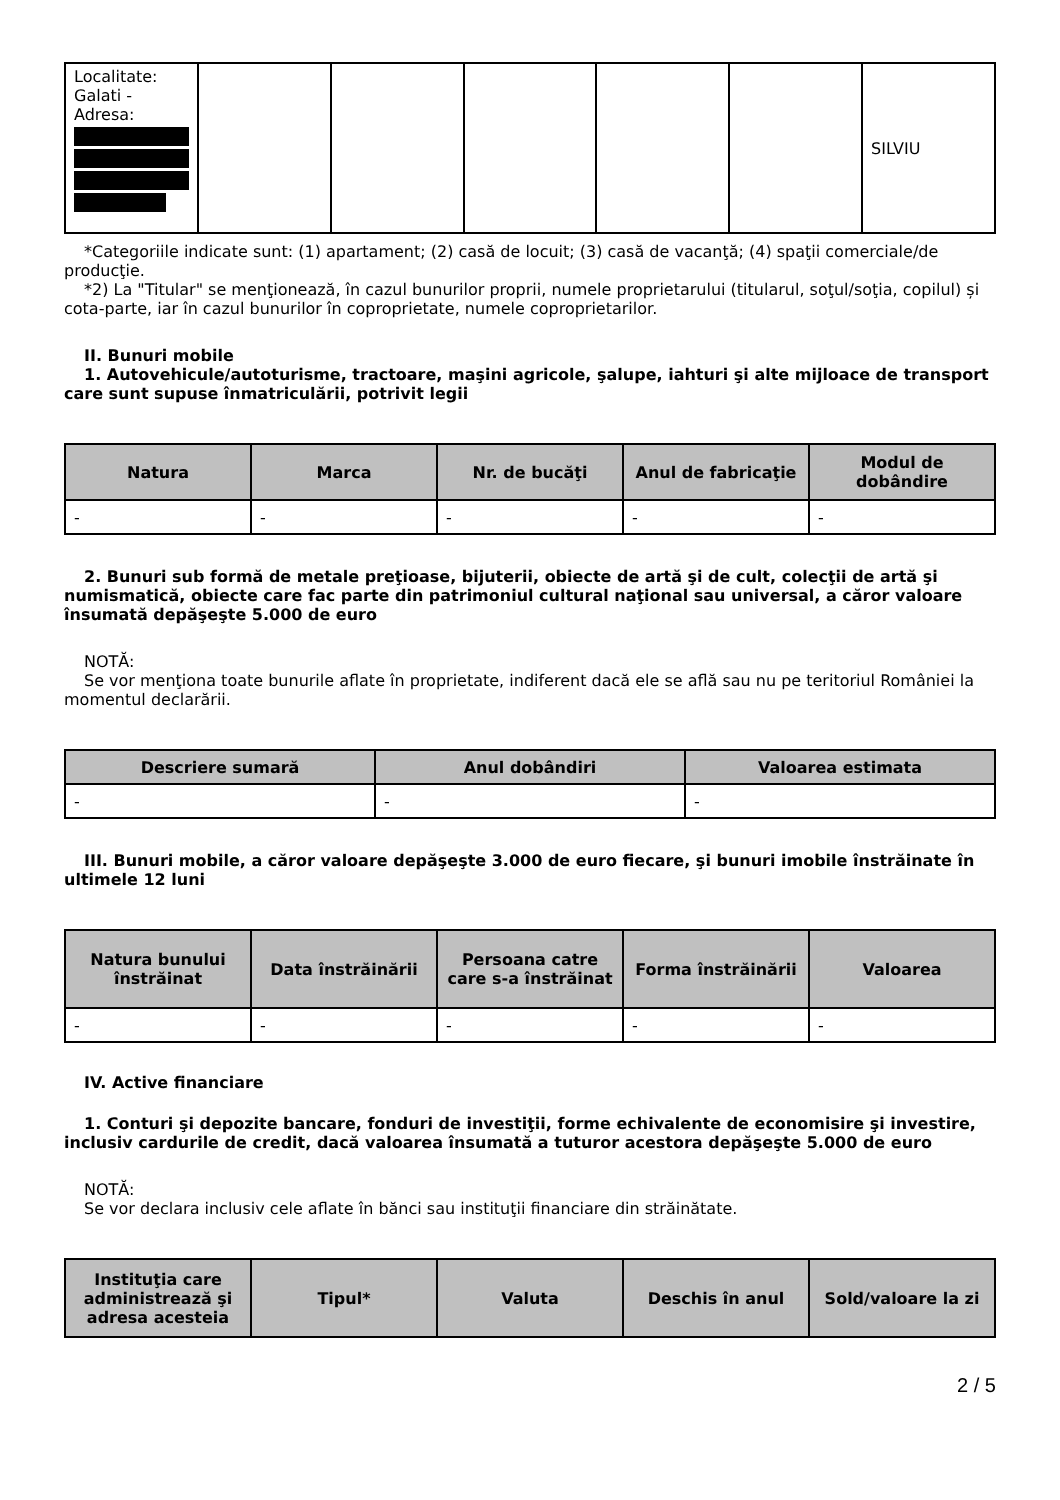| Localitate: Galati - Adresa: | | | | | | SILVIU |
*Categoriile indicate sunt: (1) apartament; (2) casă de locuit; (3) casă de vacanţă; (4) spaţii comerciale/de producţie.
*2) La "Titular" se menţionează, în cazul bunurilor proprii, numele proprietarului (titularul, soţul/soţia, copilul) și cota-parte, iar în cazul bunurilor în coproprietate, numele coproprietarilor.
II. Bunuri mobile
1. Autovehicule/autoturisme, tractoare, maşini agricole, şalupe, iahturi şi alte mijloace de transport care sunt supuse înmatriculării, potrivit legii
| Natura | Marca | Nr. de bucăţi | Anul de fabricaţie | Modul de dobândire |
| --- | --- | --- | --- | --- |
| - | - | - | - | - |
2. Bunuri sub formă de metale preţioase, bijuterii, obiecte de artă şi de cult, colecţii de artă şi numismatică, obiecte care fac parte din patrimoniul cultural naţional sau universal, a căror valoare însumată depăşeşte 5.000 de euro
NOTĂ:
Se vor menţiona toate bunurile aflate în proprietate, indiferent dacă ele se află sau nu pe teritoriul României la momentul declarării.
| Descriere sumară | Anul dobândiri | Valoarea estimata |
| --- | --- | --- |
| - | - | - |
III. Bunuri mobile, a căror valoare depăşeşte 3.000 de euro fiecare, şi bunuri imobile înstrăinate în ultimele 12 luni
| Natura bunului înstrăinat | Data înstrăinării | Persoana catre care s-a înstrăinat | Forma înstrăinării | Valoarea |
| --- | --- | --- | --- | --- |
| - | - | - | - | - |
IV. Active financiare
1. Conturi şi depozite bancare, fonduri de investiţii, forme echivalente de economisire şi investire, inclusiv cardurile de credit, dacă valoarea însumată a tuturor acestora depăşeşte 5.000 de euro
NOTĂ:
Se vor declara inclusiv cele aflate în bănci sau instituţii financiare din străinătate.
| Instituţia care administrează şi adresa acesteia | Tipul* | Valuta | Deschis în anul | Sold/valoare la zi |
| --- | --- | --- | --- | --- |
2 / 5